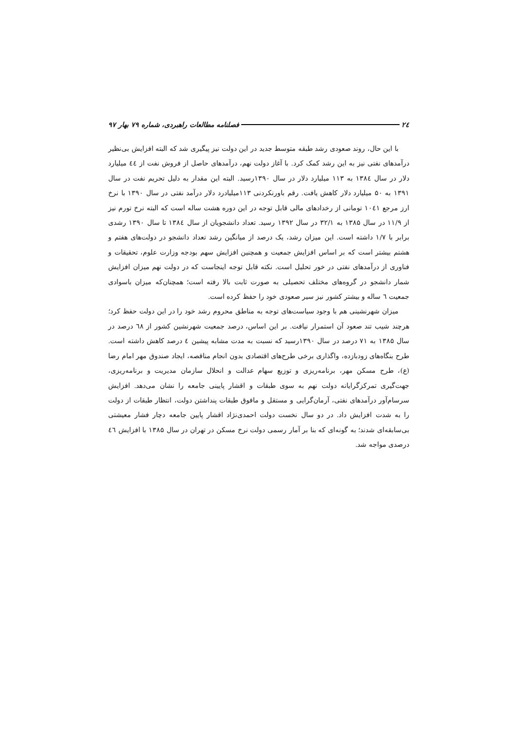۲٤ فصلنامه مطالعات راهبردی، شماره ۷۹ بهار ۹۷
با این حال، روند صعودی رشد طبقه متوسط جدید در این دولت نیز پیگیری شد که البته افزایش بی‌نظیر درآمدهای نفتی نیز به این رشد کمک کرد. با آغاز دولت نهم، درآمدهای حاصل از فروش نفت از ٤٤ میلیارد دلار در سال ۱۳۸٤ به ۱۱۳ میلیارد دلار در سال ۱۳۹۰رسید. البته این مقدار به دلیل تحریم نفت در سال ۱۳۹۱ به ۵۰ میلیارد دلار کاهش یافت. رقم باورنکردنی ۱۱۳میلیادرد دلار درآمد نفتی در سال ۱۳۹۰ با نرخ ارز مرجع ۱۰٤۱ تومانی از رخدادهای مالی قابل توجه در این دوره هشت ساله است که البته نرخ تورم نیز از ۱۱/۹ در سال ۱۳۸۵ به ۳۲/۱ در سال ۱۳۹۲ رسید. تعداد دانشجویان از سال ۱۳۸٤ تا سال ۱۳۹۰ رشدی برابر با ۱/۷ داشته است. این میزان رشد، یک درصد از میانگین رشد تعداد دانشجو در دولت‌های هفتم و هشتم بیشتر است که بر اساس افزایش جمعیت و همچنین افزایش سهم بودجه وزارت علوم، تحقیقات و فناوری از درآمدهای نفتی در خور تحلیل است. نکته قابل توجه اینجاست که در دولت نهم میزان افزایش شمار دانشجو در گروه‌های مختلف تحصیلی به صورت ثابت بالا رفته است؛ همچنان‌که میزان باسوادی جمعیت ٦ ساله و بیشتر کشور نیز سیر صعودی خود را حفظ کرده است.
میزان شهرنشینی هم با وجود سیاست‌های توجه به مناطق محروم رشد خود را در این دولت حفظ کرد؛ هرچند شیب تند صعود آن استمرار نیافت. بر این اساس، درصد جمعیت شهرنشین کشور از ٦۸ درصد در سال ۱۳۸۵ به ۷۱ درصد در سال ۱۳۹۰رسید که نسبت به مدت مشابه پیشین ٤ درصد کاهش داشته است. طرح بنگاه‌های زودبازده، واگذاری برخی طرح‌های اقتصادی بدون انجام مناقصه، ایجاد صندوق مهر امام رضا (ع)، طرح مسکن مهر، برنامه‌ریزی و توزیع سهام عدالت و انحلال سازمان مدیریت و برنامه‌ریزی، جهت‌گیری تمرکزگرایانه دولت نهم به سوی طبقات و اقشار پایینی جامعه را نشان می‌دهد. افزایش سرسام‌آور درآمدهای نفتی، آرمان‌گرایی و مستقل و مافوق طبقات پنداشتن دولت، انتظار طبقات از دولت را به شدت افزایش داد. در دو سال نخست دولت احمدی‌نژاد اقشار پایین جامعه دچار فشار معیشتی بی‌سابقه‌ای شدند؛ به گونه‌ای که بنا بر آمار رسمی دولت نرخ مسکن در تهران در سال ۱۳۸۵ با افزایش ٤٦ درصدی مواجه شد.